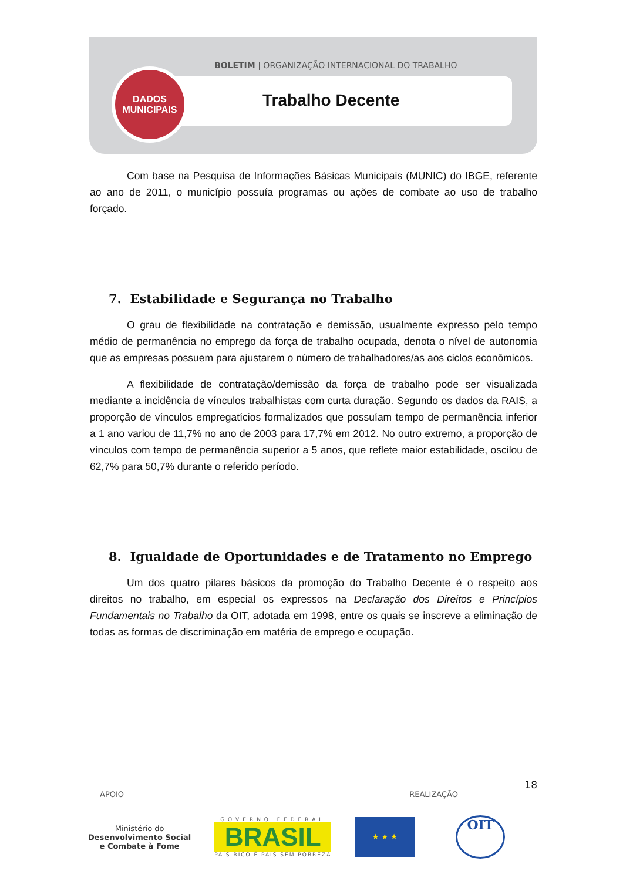BOLETIM | ORGANIZAÇÃO INTERNACIONAL DO TRABALHO
Trabalho Decente
DADOS
MUNICIPAIS
Com base na Pesquisa de Informações Básicas Municipais (MUNIC) do IBGE, referente ao ano de 2011, o município possuía programas ou ações de combate ao uso de trabalho forçado.
7. Estabilidade e Segurança no Trabalho
O grau de flexibilidade na contratação e demissão, usualmente expresso pelo tempo médio de permanência no emprego da força de trabalho ocupada, denota o nível de autonomia que as empresas possuem para ajustarem o número de trabalhadores/as aos ciclos econômicos.
A flexibilidade de contratação/demissão da força de trabalho pode ser visualizada mediante a incidência de vínculos trabalhistas com curta duração. Segundo os dados da RAIS, a proporção de vínculos empregatícios formalizados que possuíam tempo de permanência inferior a 1 ano variou de 11,7% no ano de 2003 para 17,7% em 2012. No outro extremo, a proporção de vínculos com tempo de permanência superior a 5 anos, que reflete maior estabilidade, oscilou de 62,7% para 50,7% durante o referido período.
8. Igualdade de Oportunidades e de Tratamento no Emprego
Um dos quatro pilares básicos da promoção do Trabalho Decente é o respeito aos direitos no trabalho, em especial os expressos na Declaração dos Direitos e Princípios Fundamentais no Trabalho da OIT, adotada em 1998, entre os quais se inscreve a eliminação de todas as formas de discriminação em matéria de emprego e ocupação.
18
APOIO REALIZAÇÃO
Ministério do
Desenvolvimento Social
e Combate à Fome
GOVERNO FEDERAL
BRASIL
PAÍS RICO É PAÍS SEM POBREZA
★ ★ ★
OIT